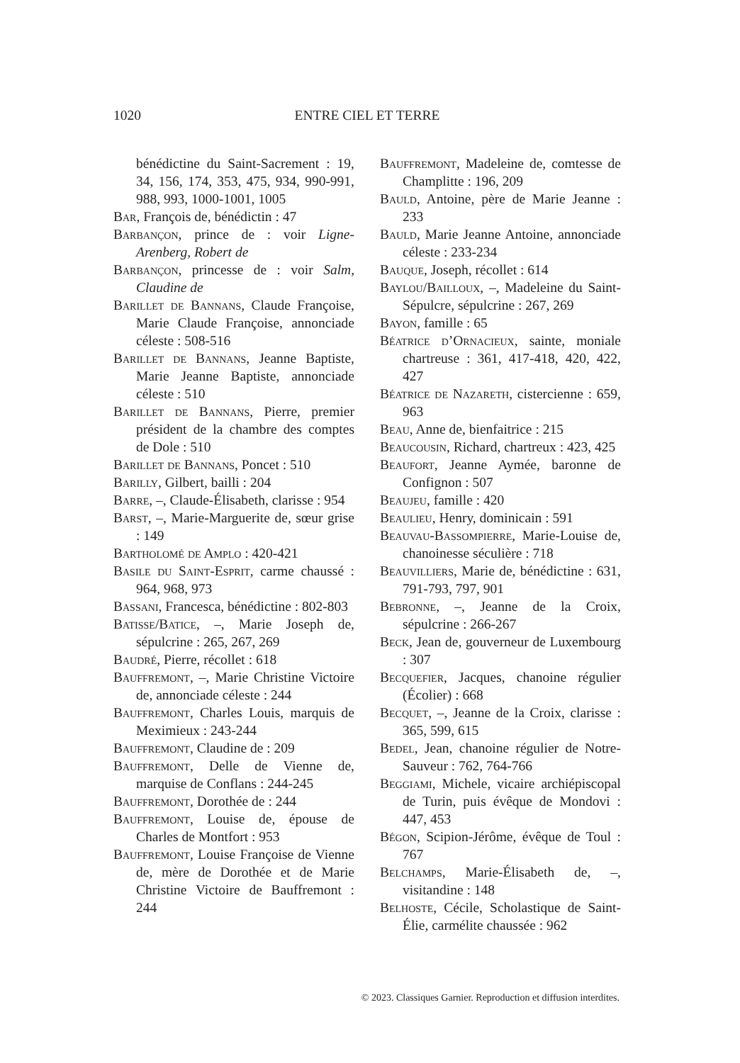1020 ENTRE CIEL ET TERRE
bénédictine du Saint-Sacrement : 19, 34, 156, 174, 353, 475, 934, 990-991, 988, 993, 1000-1001, 1005
Bar, François de, bénédictin : 47
Barbançon, prince de : voir Ligne-Arenberg, Robert de
Barbançon, princesse de : voir Salm, Claudine de
Barillet de Bannans, Claude Françoise, Marie Claude Françoise, annonciade céleste : 508-516
Barillet de Bannans, Jeanne Baptiste, Marie Jeanne Baptiste, annonciade céleste : 510
Barillet de Bannans, Pierre, premier président de la chambre des comptes de Dole : 510
Barillet de Bannans, Poncet : 510
Barilly, Gilbert, bailli : 204
Barre, –, Claude-Élisabeth, clarisse : 954
Barst, –, Marie-Marguerite de, sœur grise : 149
Bartholomé de Amplo : 420-421
Basile du Saint-Esprit, carme chaussé : 964, 968, 973
Bassani, Francesca, bénédictine : 802-803
Batisse/Batice, –, Marie Joseph de, sépulcrine : 265, 267, 269
Baudré, Pierre, récollet : 618
Bauffremont, –, Marie Christine Victoire de, annonciade céleste : 244
Bauffremont, Charles Louis, marquis de Meximieux : 243-244
Bauffremont, Claudine de : 209
Bauffremont, Delle de Vienne de, marquise de Conflans : 244-245
Bauffremont, Dorothée de : 244
Bauffremont, Louise de, épouse de Charles de Montfort : 953
Bauffremont, Louise Françoise de Vienne de, mère de Dorothée et de Marie Christine Victoire de Bauffremont : 244
Bauffremont, Madeleine de, comtesse de Champlitte : 196, 209
Bauld, Antoine, père de Marie Jeanne : 233
Bauld, Marie Jeanne Antoine, annonciade céleste : 233-234
Bauque, Joseph, récollet : 614
Baylou/Bailloux, –, Madeleine du Saint-Sépulcre, sépulcrine : 267, 269
Bayon, famille : 65
Béatrice d’Ornacieux, sainte, moniale chartreuse : 361, 417-418, 420, 422, 427
Béatrice de Nazareth, cistercienne : 659, 963
Beau, Anne de, bienfaitrice : 215
Beaucousin, Richard, chartreux : 423, 425
Beaufort, Jeanne Aymée, baronne de Confignon : 507
Beaujeu, famille : 420
Beaulieu, Henry, dominicain : 591
Beauvau-Bassompierre, Marie-Louise de, chanoinesse séculière : 718
Beauvilliers, Marie de, bénédictine : 631, 791-793, 797, 901
Bebronne, –, Jeanne de la Croix, sépulcrine : 266-267
Beck, Jean de, gouverneur de Luxembourg : 307
Becquefier, Jacques, chanoine régulier (Écolier) : 668
Becquet, –, Jeanne de la Croix, clarisse : 365, 599, 615
Bedel, Jean, chanoine régulier de Notre-Sauveur : 762, 764-766
Beggiami, Michele, vicaire archiépiscopal de Turin, puis évêque de Mondovi : 447, 453
Bégon, Scipion-Jérôme, évêque de Toul : 767
Belchamps, Marie-Élisabeth de, –, visitandine : 148
Belhoste, Cécile, Scholastique de Saint-Élie, carmélite chaussée : 962
© 2023. Classiques Garnier. Reproduction et diffusion interdites.